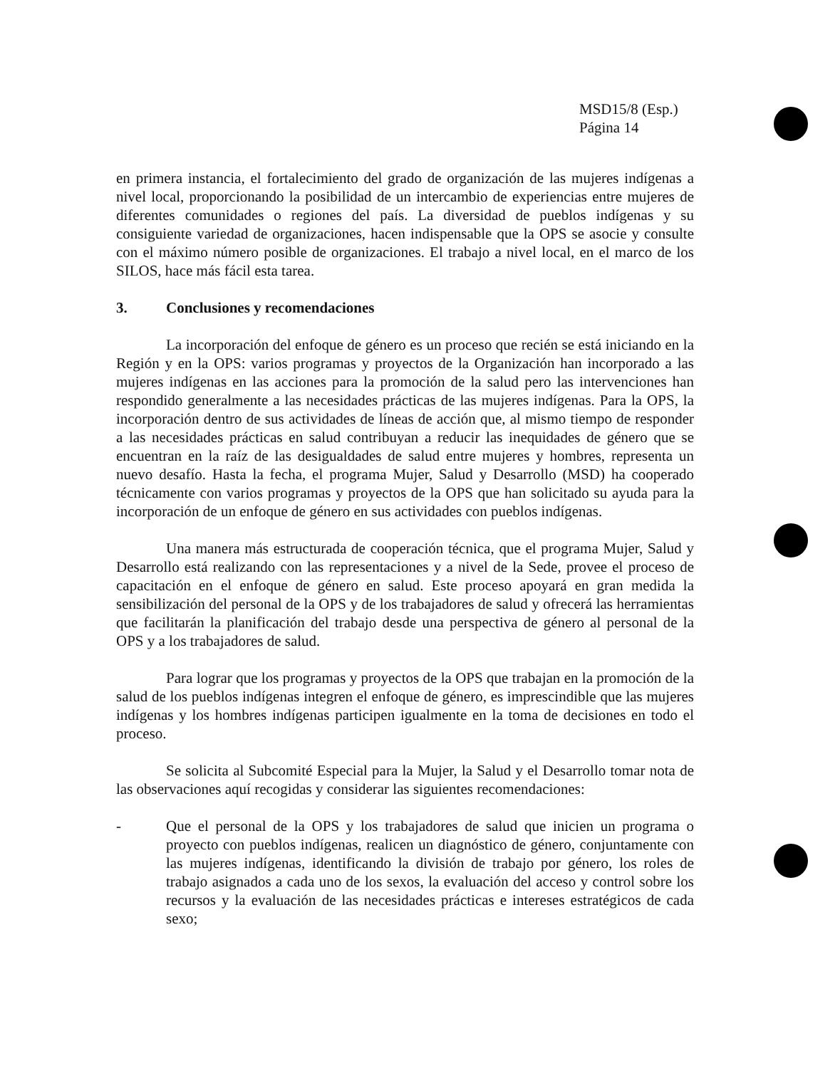MSD15/8 (Esp.)
Página 14
en primera instancia, el fortalecimiento del grado de organización de las mujeres indígenas a nivel local, proporcionando la posibilidad de un intercambio de experiencias entre mujeres de diferentes comunidades o regiones del país. La diversidad de pueblos indígenas y su consiguiente variedad de organizaciones, hacen indispensable que la OPS se asocie y consulte con el máximo número posible de organizaciones. El trabajo a nivel local, en el marco de los SILOS, hace más fácil esta tarea.
3. Conclusiones y recomendaciones
La incorporación del enfoque de género es un proceso que recién se está iniciando en la Región y en la OPS: varios programas y proyectos de la Organización han incorporado a las mujeres indígenas en las acciones para la promoción de la salud pero las intervenciones han respondido generalmente a las necesidades prácticas de las mujeres indígenas. Para la OPS, la incorporación dentro de sus actividades de líneas de acción que, al mismo tiempo de responder a las necesidades prácticas en salud contribuyan a reducir las inequidades de género que se encuentran en la raíz de las desigualdades de salud entre mujeres y hombres, representa un nuevo desafío. Hasta la fecha, el programa Mujer, Salud y Desarrollo (MSD) ha cooperado técnicamente con varios programas y proyectos de la OPS que han solicitado su ayuda para la incorporación de un enfoque de género en sus actividades con pueblos indígenas.
Una manera más estructurada de cooperación técnica, que el programa Mujer, Salud y Desarrollo está realizando con las representaciones y a nivel de la Sede, provee el proceso de capacitación en el enfoque de género en salud. Este proceso apoyará en gran medida la sensibilización del personal de la OPS y de los trabajadores de salud y ofrecerá las herramientas que facilitarán la planificación del trabajo desde una perspectiva de género al personal de la OPS y a los trabajadores de salud.
Para lograr que los programas y proyectos de la OPS que trabajan en la promoción de la salud de los pueblos indígenas integren el enfoque de género, es imprescindible que las mujeres indígenas y los hombres indígenas participen igualmente en la toma de decisiones en todo el proceso.
Se solicita al Subcomité Especial para la Mujer, la Salud y el Desarrollo tomar nota de las observaciones aquí recogidas y considerar las siguientes recomendaciones:
- Que el personal de la OPS y los trabajadores de salud que inicien un programa o proyecto con pueblos indígenas, realicen un diagnóstico de género, conjuntamente con las mujeres indígenas, identificando la división de trabajo por género, los roles de trabajo asignados a cada uno de los sexos, la evaluación del acceso y control sobre los recursos y la evaluación de las necesidades prácticas e intereses estratégicos de cada sexo;